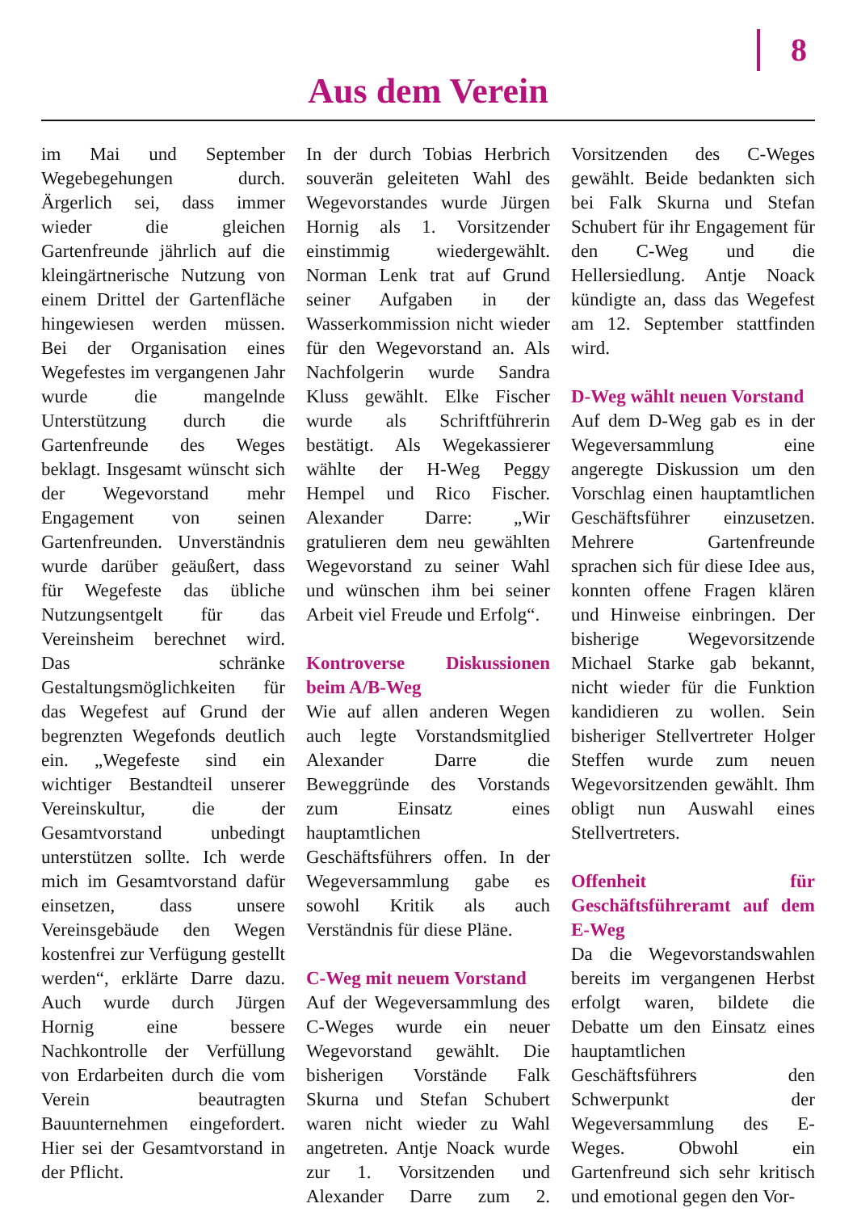8
Aus dem Verein
im Mai und September Wegebegehungen durch. Ärgerlich sei, dass immer wieder die gleichen Gartenfreunde jährlich auf die kleingärtnerische Nutzung von einem Drittel der Gartenfläche hingewiesen werden müssen. Bei der Organisation eines Wegefestes im vergangenen Jahr wurde die mangelnde Unterstützung durch die Gartenfreunde des Weges beklagt. Insgesamt wünscht sich der Wegevorstand mehr Engagement von seinen Gartenfreunden. Unverständnis wurde darüber geäußert, dass für Wegefeste das übliche Nutzungsentgelt für das Vereinsheim berechnet wird. Das schränke Gestaltungsmöglichkeiten für das Wegefest auf Grund der begrenzten Wegefonds deutlich ein. „Wegefeste sind ein wichtiger Bestandteil unserer Vereinskultur, die der Gesamtvorstand unbedingt unterstützen sollte. Ich werde mich im Gesamtvorstand dafür einsetzen, dass unsere Vereinsgebäude den Wegen kostenfrei zur Verfügung gestellt werden“, erklärte Darre dazu. Auch wurde durch Jürgen Hornig eine bessere Nachkontrolle der Verfüllung von Erdarbeiten durch die vom Verein beautragten Bauunternehmen eingefordert. Hier sei der Gesamtvorstand in der Pflicht.
In der durch Tobias Herbrich souverän geleiteten Wahl des Wegevorstandes wurde Jürgen Hornig als 1. Vorsitzender einstimmig wiedergewählt. Norman Lenk trat auf Grund seiner Aufgaben in der Wasserkommission nicht wieder für den Wegevorstand an. Als Nachfolgerin wurde Sandra Kluss gewählt. Elke Fischer wurde als Schriftführerin bestätigt. Als Wegekassierer wählte der H-Weg Peggy Hempel und Rico Fischer. Alexander Darre: „Wir gratulieren dem neu gewählten Wegevorstand zu seiner Wahl und wünschen ihm bei seiner Arbeit viel Freude und Erfolg“.
Kontroverse Diskussionen beim A/B-Weg
Wie auf allen anderen Wegen auch legte Vorstandsmitglied Alexander Darre die Beweggründe des Vorstands zum Einsatz eines hauptamtlichen Geschäftsführers offen. In der Wegeversammlung gabe es sowohl Kritik als auch Verständnis für diese Pläne.
C-Weg mit neuem Vorstand
Auf der Wegeversammlung des C-Weges wurde ein neuer Wegevorstand gewählt. Die bisherigen Vorstände Falk Skurna und Stefan Schubert waren nicht wieder zu Wahl angetreten. Antje Noack wurde zur 1. Vorsitzenden und Alexander Darre zum 2. Vorsitzenden des C-Weges gewählt. Beide bedankten sich bei Falk Skurna und Stefan Schubert für ihr Engagement für den C-Weg und die Hellersiedlung. Antje Noack kündigte an, dass das Wegefest am 12. September stattfinden wird.
D-Weg wählt neuen Vorstand
Auf dem D-Weg gab es in der Wegeversammlung eine angeregte Diskussion um den Vorschlag einen hauptamtlichen Geschäftsführer einzusetzen. Mehrere Gartenfreunde sprachen sich für diese Idee aus, konnten offene Fragen klären und Hinweise einbringen. Der bisherige Wegevorsitzende Michael Starke gab bekannt, nicht wieder für die Funktion kandidieren zu wollen. Sein bisheriger Stellvertreter Holger Steffen wurde zum neuen Wegevorsitzenden gewählt. Ihm obligt nun Auswahl eines Stellvertreters.
Offenheit für Geschäftsführeramt auf dem E-Weg
Da die Wegevorstandswahlen bereits im vergangenen Herbst erfolgt waren, bildete die Debatte um den Einsatz eines hauptamtlichen Geschäftsführers den Schwerpunkt der Wegeversammlung des E-Weges. Obwohl ein Gartenfreund sich sehr kritisch und emotional gegen den Vor-